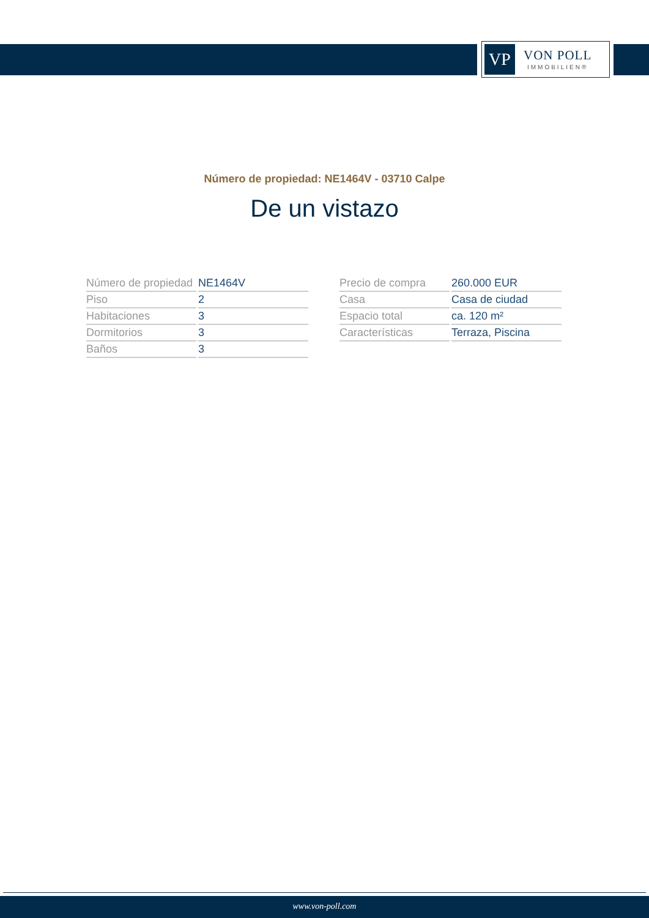VP
VON POLL
IMMOBILIEN®
Número de propiedad: NE1464V - 03710 Calpe
De un vistazo
| Número de propiedad | NE1464V |
| Piso | 2 |
| Habitaciones | 3 |
| Dormitorios | 3 |
| Baños | 3 |
| Precio de compra | 260.000 EUR |
| Casa | Casa de ciudad |
| Espacio total | ca. 120 m² |
| Características | Terraza, Piscina |
www.von-poll.com